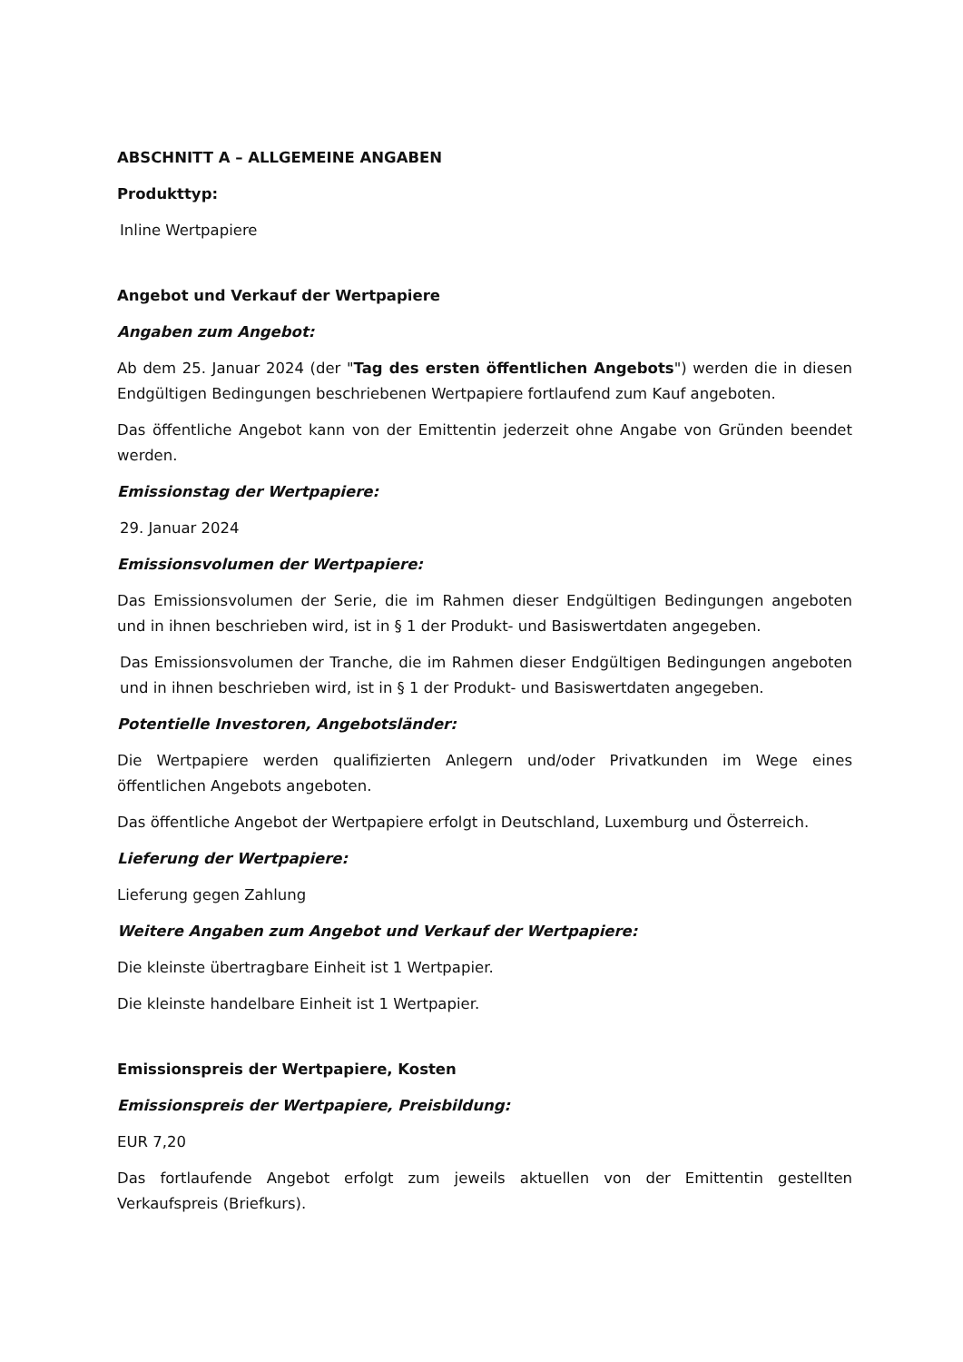ABSCHNITT A – ALLGEMEINE ANGABEN
Produkttyp:
Inline Wertpapiere
Angebot und Verkauf der Wertpapiere
Angaben zum Angebot:
Ab dem 25. Januar 2024 (der "Tag des ersten öffentlichen Angebots") werden die in diesen Endgültigen Bedingungen beschriebenen Wertpapiere fortlaufend zum Kauf angeboten.
Das öffentliche Angebot kann von der Emittentin jederzeit ohne Angabe von Gründen beendet werden.
Emissionstag der Wertpapiere:
29. Januar 2024
Emissionsvolumen der Wertpapiere:
Das Emissionsvolumen der Serie, die im Rahmen dieser Endgültigen Bedingungen angeboten und in ihnen beschrieben wird, ist in § 1 der Produkt- und Basiswertdaten angegeben.
Das Emissionsvolumen der Tranche, die im Rahmen dieser Endgültigen Bedingungen angeboten und in ihnen beschrieben wird, ist in § 1 der Produkt- und Basiswertdaten angegeben.
Potentielle Investoren, Angebotsländer:
Die Wertpapiere werden qualifizierten Anlegern und/oder Privatkunden im Wege eines öffentlichen Angebots angeboten.
Das öffentliche Angebot der Wertpapiere erfolgt in Deutschland, Luxemburg und Österreich.
Lieferung der Wertpapiere:
Lieferung gegen Zahlung
Weitere Angaben zum Angebot und Verkauf der Wertpapiere:
Die kleinste übertragbare Einheit ist 1 Wertpapier.
Die kleinste handelbare Einheit ist 1 Wertpapier.
Emissionspreis der Wertpapiere, Kosten
Emissionspreis der Wertpapiere, Preisbildung:
EUR 7,20
Das fortlaufende Angebot erfolgt zum jeweils aktuellen von der Emittentin gestellten Verkaufspreis (Briefkurs).